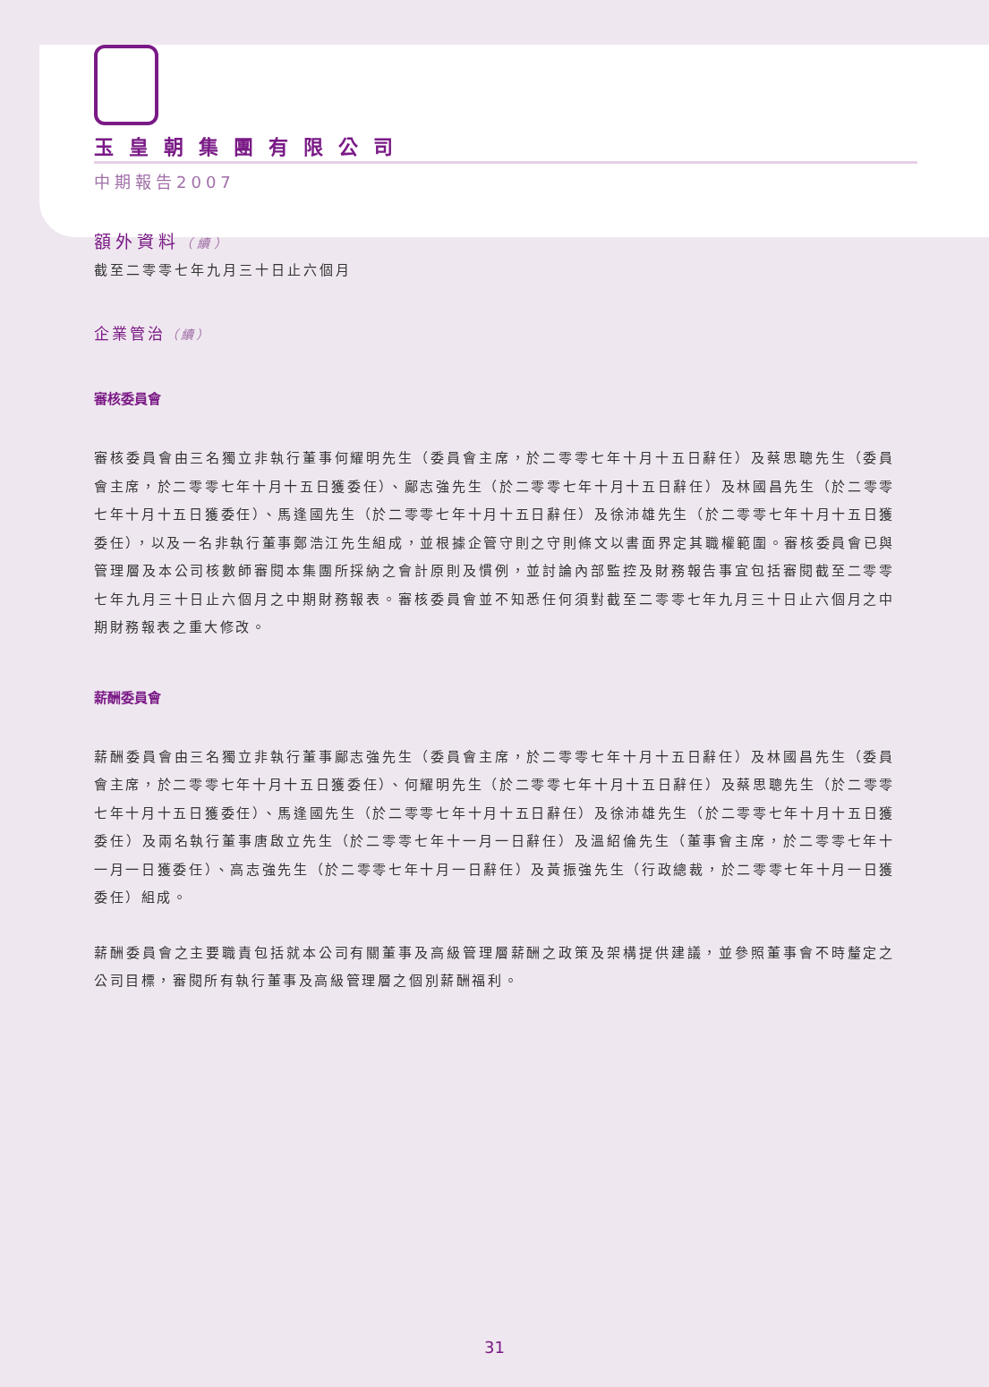玉皇朝集團有限公司
中期報告2007
額外資料（續）
截至二零零七年九月三十日止六個月
企業管治（續）
審核委員會
審核委員會由三名獨立非執行董事何耀明先生（委員會主席，於二零零七年十月十五日辭任）及蔡思聰先生（委員會主席，於二零零七年十月十五日獲委任）、鄺志強先生（於二零零七年十月十五日辭任）及林國昌先生（於二零零七年十月十五日獲委任）、馬逢國先生（於二零零七年十月十五日辭任）及徐沛雄先生（於二零零七年十月十五日獲委任），以及一名非執行董事鄭浩江先生組成，並根據企管守則之守則條文以書面界定其職權範圍。審核委員會已與管理層及本公司核數師審閱本集團所採納之會計原則及慣例，並討論內部監控及財務報告事宜包括審閱截至二零零七年九月三十日止六個月之中期財務報表。審核委員會並不知悉任何須對截至二零零七年九月三十日止六個月之中期財務報表之重大修改。
薪酬委員會
薪酬委員會由三名獨立非執行董事鄺志強先生（委員會主席，於二零零七年十月十五日辭任）及林國昌先生（委員會主席，於二零零七年十月十五日獲委任）、何耀明先生（於二零零七年十月十五日辭任）及蔡思聰先生（於二零零七年十月十五日獲委任）、馬逢國先生（於二零零七年十月十五日辭任）及徐沛雄先生（於二零零七年十月十五日獲委任）及兩名執行董事唐啟立先生（於二零零七年十一月一日辭任）及溫紹倫先生（董事會主席，於二零零七年十一月一日獲委任）、高志強先生（於二零零七年十月一日辭任）及黃振強先生（行政總裁，於二零零七年十月一日獲委任）組成。
薪酬委員會之主要職責包括就本公司有關董事及高級管理層薪酬之政策及架構提供建議，並參照董事會不時釐定之公司目標，審閱所有執行董事及高級管理層之個別薪酬福利。
31